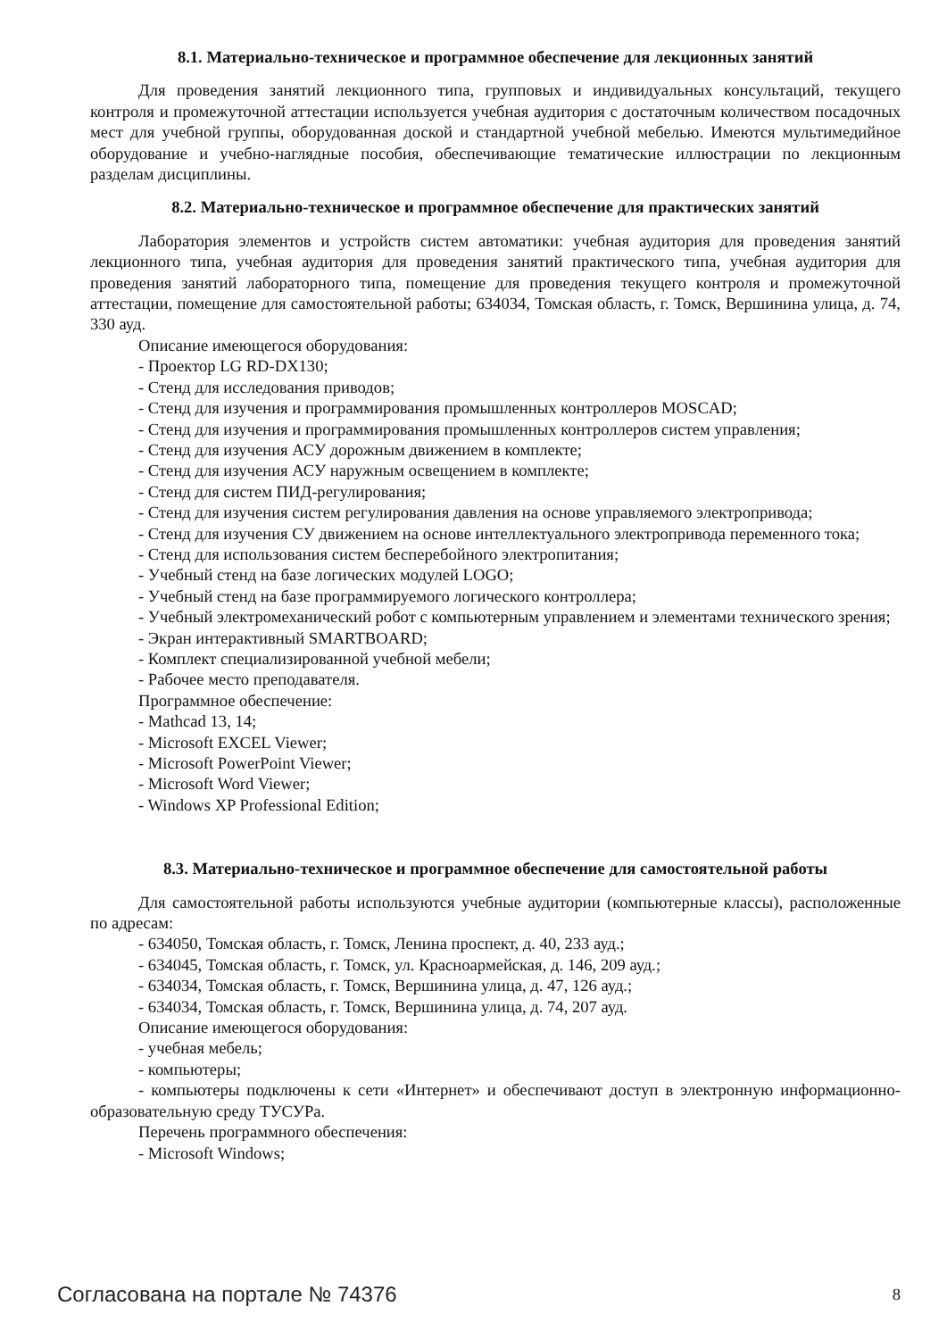8.1. Материально-техническое и программное обеспечение для лекционных занятий
Для проведения занятий лекционного типа, групповых и индивидуальных консультаций, текущего контроля и промежуточной аттестации используется учебная аудитория с достаточным количеством посадочных мест для учебной группы, оборудованная доской и стандартной учебной мебелью. Имеются мультимедийное оборудование и учебно-наглядные пособия, обеспечивающие тематические иллюстрации по лекционным разделам дисциплины.
8.2. Материально-техническое и программное обеспечение для практических занятий
Лаборатория элементов и устройств систем автоматики: учебная аудитория для проведения занятий лекционного типа, учебная аудитория для проведения занятий практического типа, учебная аудитория для проведения занятий лабораторного типа, помещение для проведения текущего контроля и промежуточной аттестации, помещение для самостоятельной работы; 634034, Томская область, г. Томск, Вершинина улица, д. 74, 330 ауд.
Описание имеющегося оборудования:
- Проектор LG RD-DX130;
- Стенд для исследования приводов;
- Стенд для изучения и программирования промышленных контроллеров MOSCAD;
- Стенд для изучения и программирования промышленных контроллеров систем управления;
- Стенд для изучения АСУ дорожным движением в комплекте;
- Стенд для изучения АСУ наружным освещением в комплекте;
- Стенд для систем ПИД-регулирования;
- Стенд для изучения систем регулирования давления на основе управляемого электропривода;
- Стенд для изучения СУ движением на основе интеллектуального электропривода переменного тока;
- Стенд для использования систем бесперебойного электропитания;
- Учебный стенд на базе логических модулей LOGO;
- Учебный стенд на базе программируемого логического контроллера;
- Учебный электромеханический робот с компьютерным управлением и элементами технического зрения;
- Экран интерактивный SMARTBOARD;
- Комплект специализированной учебной мебели;
- Рабочее место преподавателя.
Программное обеспечение:
- Mathcad 13, 14;
- Microsoft EXCEL Viewer;
- Microsoft PowerPoint Viewer;
- Microsoft Word Viewer;
- Windows XP Professional Edition;
8.3. Материально-техническое и программное обеспечение для самостоятельной работы
Для самостоятельной работы используются учебные аудитории (компьютерные классы), расположенные по адресам:
- 634050, Томская область, г. Томск, Ленина проспект, д. 40, 233 ауд.;
- 634045, Томская область, г. Томск, ул. Красноармейская, д. 146, 209 ауд.;
- 634034, Томская область, г. Томск, Вершинина улица, д. 47, 126 ауд.;
- 634034, Томская область, г. Томск, Вершинина улица, д. 74, 207 ауд.
Описание имеющегося оборудования:
- учебная мебель;
- компьютеры;
- компьютеры подключены к сети «Интернет» и обеспечивают доступ в электронную информационно-образовательную среду ТУСУРа.
Перечень программного обеспечения:
- Microsoft Windows;
Согласована на портале № 74376 8